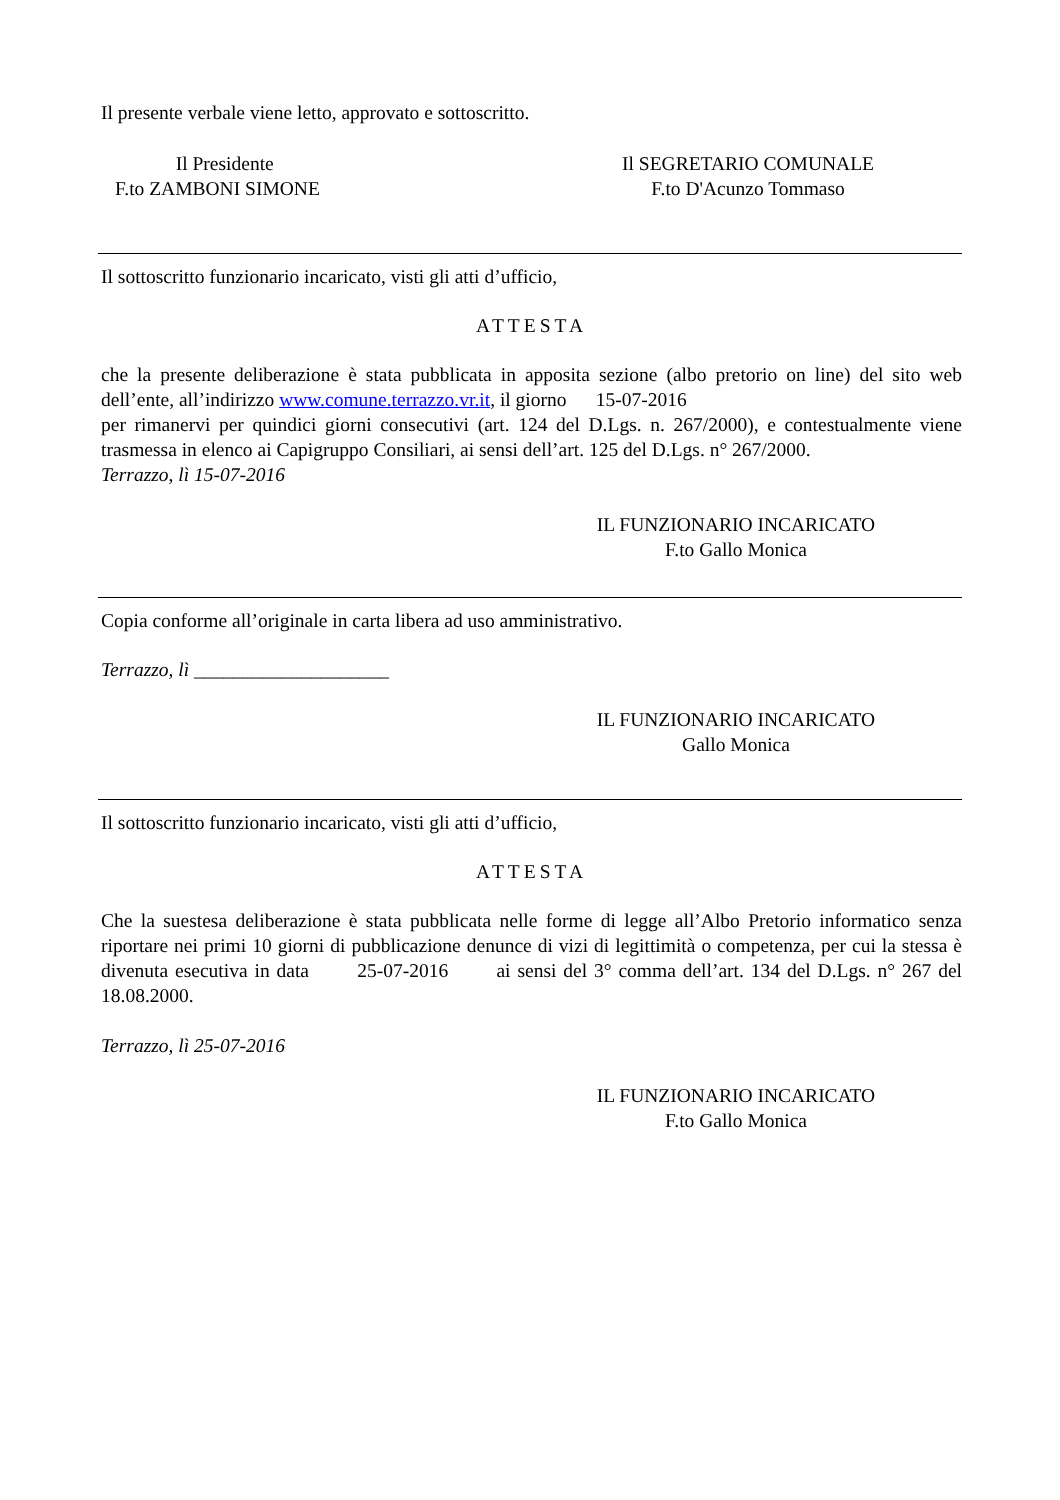Il presente verbale viene letto, approvato e sottoscritto.
Il Presidente
F.to ZAMBONI SIMONE
Il SEGRETARIO COMUNALE
F.to D'Acunzo Tommaso
Il sottoscritto funzionario incaricato, visti gli atti d’ufficio,
ATTESTA
che la presente deliberazione è stata pubblicata in apposita sezione (albo pretorio on line) del sito web dell’ente, all’indirizzo www.comune.terrazzo.vr.it, il giorno 15-07-2016
per rimanervi per quindici giorni consecutivi (art. 124 del D.Lgs. n. 267/2000), e contestualmente viene trasmessa in elenco ai Capigruppo Consiliari, ai sensi dell’art. 125 del D.Lgs. n° 267/2000.
Terrazzo, lì 15-07-2016
IL FUNZIONARIO INCARICATO
F.to Gallo Monica
Copia conforme all’originale in carta libera ad uso amministrativo.
Terrazzo, lì ____________________
IL FUNZIONARIO INCARICATO
Gallo Monica
Il sottoscritto funzionario incaricato, visti gli atti d’ufficio,
ATTESTA
Che la suestesa deliberazione è stata pubblicata nelle forme di legge all’Albo Pretorio informatico senza riportare nei primi 10 giorni di pubblicazione denunce di vizi di legittimità o competenza, per cui la stessa è divenuta esecutiva in data 25-07-2016 ai sensi del 3° comma dell’art. 134 del D.Lgs. n° 267 del 18.08.2000.
Terrazzo, lì 25-07-2016
IL FUNZIONARIO INCARICATO
F.to Gallo Monica